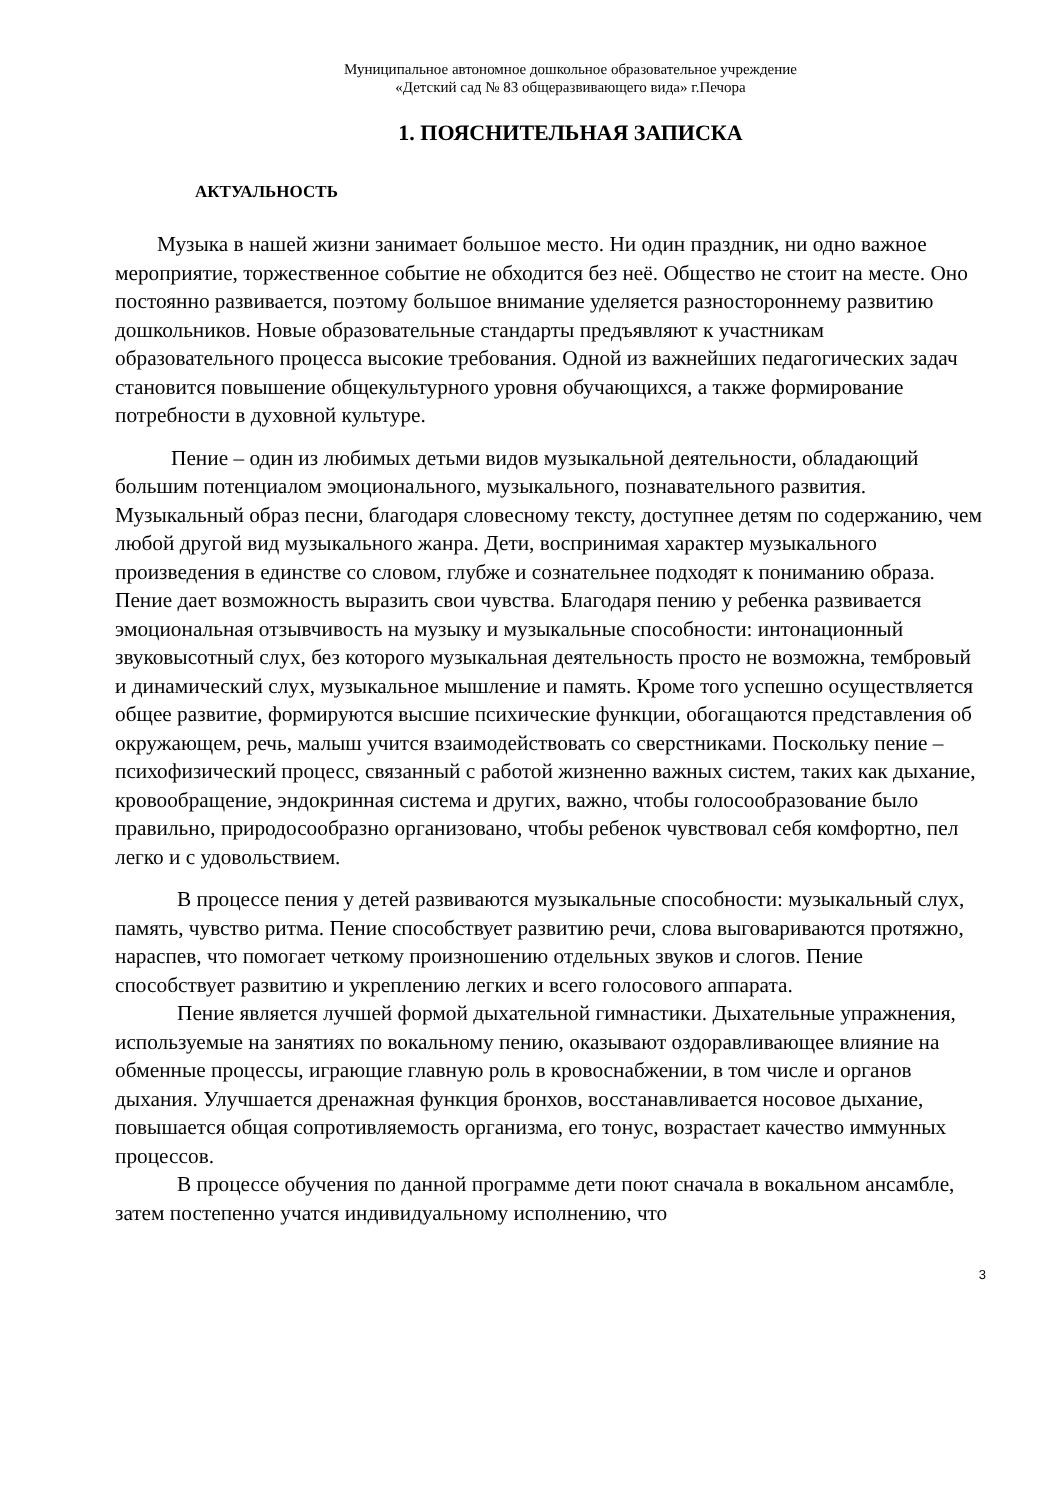Муниципальное автономное дошкольное образовательное учреждение
«Детский сад № 83 общеразвивающего вида» г.Печора
1. ПОЯСНИТЕЛЬНАЯ ЗАПИСКА
АКТУАЛЬНОСТЬ
Музыка в нашей жизни занимает большое место. Ни один праздник, ни одно важное мероприятие, торжественное событие не обходится без неё. Общество не стоит на месте. Оно постоянно развивается, поэтому большое внимание уделяется разностороннему развитию дошкольников. Новые образовательные стандарты предъявляют к участникам образовательного процесса высокие требования. Одной из важнейших педагогических задач становится повышение общекультурного уровня обучающихся, а также формирование потребности в духовной культуре.
Пение – один из любимых детьми видов музыкальной деятельности, обладающий большим потенциалом эмоционального, музыкального, познавательного развития. Музыкальный образ песни, благодаря словесному тексту, доступнее детям по содержанию, чем любой другой вид музыкального жанра. Дети, воспринимая характер музыкального произведения в единстве со словом, глубже и сознательнее подходят к пониманию образа. Пение дает возможность выразить свои чувства. Благодаря пению у ребенка развивается эмоциональная отзывчивость на музыку и музыкальные способности: интонационный звуковысотный слух, без которого музыкальная деятельность просто не возможна, тембровый и динамический слух, музыкальное мышление и память. Кроме того успешно осуществляется общее развитие, формируются высшие психические функции, обогащаются представления об окружающем, речь, малыш учится взаимодействовать со сверстниками. Поскольку пение – психофизический процесс, связанный с работой жизненно важных систем, таких как дыхание, кровообращение, эндокринная система и других, важно, чтобы голосообразование было правильно, природосообразно организовано, чтобы ребенок чувствовал себя комфортно, пел легко и с удовольствием.
В процессе пения у детей развиваются музыкальные способности: музыкальный слух, память, чувство ритма. Пение способствует развитию речи, слова выговариваются протяжно, нараспев, что помогает четкому произношению отдельных звуков и слогов. Пение способствует развитию и укреплению легких и всего голосового аппарата.
Пение является лучшей формой дыхательной гимнастики. Дыхательные упражнения, используемые на занятиях по вокальному пению, оказывают оздоравливающее влияние на обменные процессы, играющие главную роль в кровоснабжении, в том числе и органов дыхания. Улучшается дренажная функция бронхов, восстанавливается носовое дыхание, повышается общая сопротивляемость организма, его тонус, возрастает качество иммунных процессов.
В процессе обучения по данной программе дети поют сначала в вокальном ансамбле, затем постепенно учатся индивидуальному исполнению, что
3